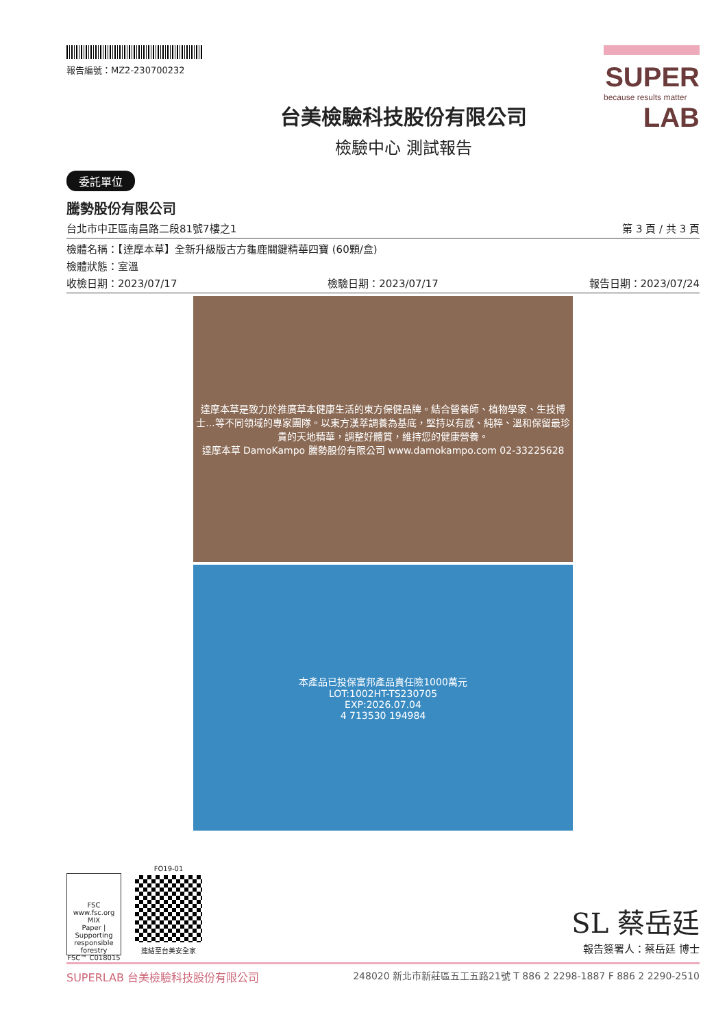報告編號：MZ2-230700232
台美檢驗科技股份有限公司
檢驗中心 測試報告
SUPER
because results matter
LAB
委託單位
騰勢股份有限公司
台北市中正區南昌路二段81號7樓之1 第 3 頁 / 共 3 頁
檢體名稱：【達摩本草】全新升級版古方龜鹿關鍵精華四寶 (60顆/盒)
檢體狀態：室溫
收檢日期：2023/07/17 檢驗日期：2023/07/17 報告日期：2023/07/24
達摩本草是致力於推廣草本健康生活的東方保健品牌。結合營養師、植物學家、生技博士...等不同領域的專家團隊。以東方漢萃調養為基底，堅持以有感、純粹、溫和保留最珍貴的天地精華，調整好體質，維持您的健康營養。
達摩本草 DamoKampo 騰勢股份有限公司 www.damokampo.com 02-33225628
本產品已投保富邦產品責任險1000萬元
LOT:1002HT-TS230705
EXP:2026.07.04
4 713530 194984
FSC
www.fsc.org
MIX
Paper | Supporting responsible forestry
FSC™ C018015
FO19-01
連結至台美安全家
SL 蔡岳廷
報告簽署人：蔡岳廷 博士
SUPERLAB 台美檢驗科技股份有限公司 248020 新北市新莊區五工五路21號 T 886 2 2298-1887 F 886 2 2290-2510